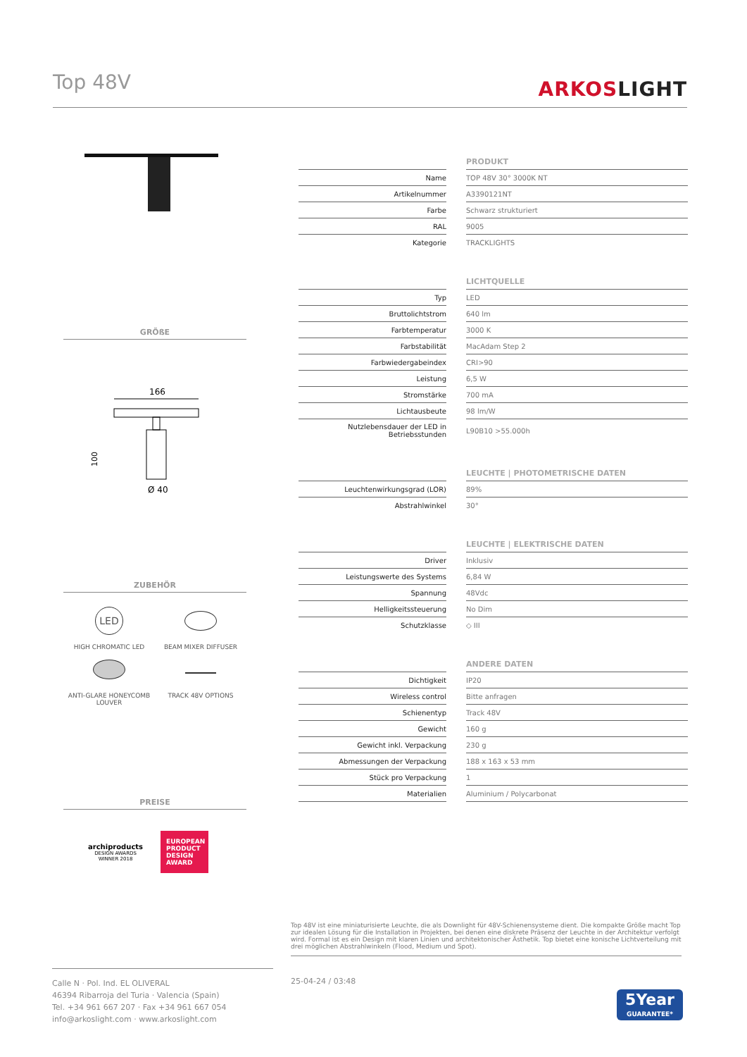Top 48V
ARKOSLIGHT
GRÖßE
166
100
Ø 40
ZUBEHÖR
LED
HIGH CHROMATIC LED
BEAM MIXER DIFFUSER
ANTI-GLARE HONEYCOMB LOUVER
TRACK 48V OPTIONS
PREISE
archiproducts
DESIGN AWARDS
WINNER 2018
EUROPEAN PRODUCT DESIGN AWARD
PRODUKT
| Name | | TOP 48V 30° 3000K NT |
| Artikelnummer | | A3390121NT |
| Farbe | | Schwarz strukturiert |
| RAL | | 9005 |
| Kategorie | | TRACKLIGHTS |
LICHTQUELLE
| Typ | | LED |
| Bruttolichtstrom | | 640 lm |
| Farbtemperatur | | 3000 K |
| Farbstabilität | | MacAdam Step 2 |
| Farbwiedergabeindex | | CRI>90 |
| Leistung | | 6,5 W |
| Stromstärke | | 700 mA |
| Lichtausbeute | | 98 lm/W |
| Nutzlebensdauer der LED in Betriebsstunden | | L90B10 >55.000h |
LEUCHTE | PHOTOMETRISCHE DATEN
| Leuchtenwirkungsgrad (LOR) | | 89% |
| Abstrahlwinkel | | 30° |
LEUCHTE | ELEKTRISCHE DATEN
| Driver | | Inklusiv |
| Leistungswerte des Systems | | 6,84 W |
| Spannung | | 48Vdc |
| Helligkeitssteuerung | | No Dim |
| Schutzklasse | | ◇ III |
ANDERE DATEN
| Dichtigkeit | | IP20 |
| Wireless control | | Bitte anfragen |
| Schienentyp | | Track 48V |
| Gewicht | | 160 g |
| Gewicht inkl. Verpackung | | 230 g |
| Abmessungen der Verpackung | | 188 x 163 x 53 mm |
| Stück pro Verpackung | | 1 |
| Materialien | | Aluminium / Polycarbonat |
Top 48V ist eine miniaturisierte Leuchte, die als Downlight für 48V-Schienensysteme dient. Die kompakte Größe macht Top zur idealen Lösung für die Installation in Projekten, bei denen eine diskrete Präsenz der Leuchte in der Architektur verfolgt wird. Formal ist es ein Design mit klaren Linien und architektonischer Ästhetik. Top bietet eine konische Lichtverteilung mit drei möglichen Abstrahlwinkeln (Flood, Medium und Spot).
Calle N · Pol. Ind. EL OLIVERAL
46394 Ribarroja del Turia · Valencia (Spain)
Tel. +34 961 667 207 · Fax +34 961 667 054
info@arkoslight.com · www.arkoslight.com
25-04-24 / 03:48
5Year
GUARANTEE*